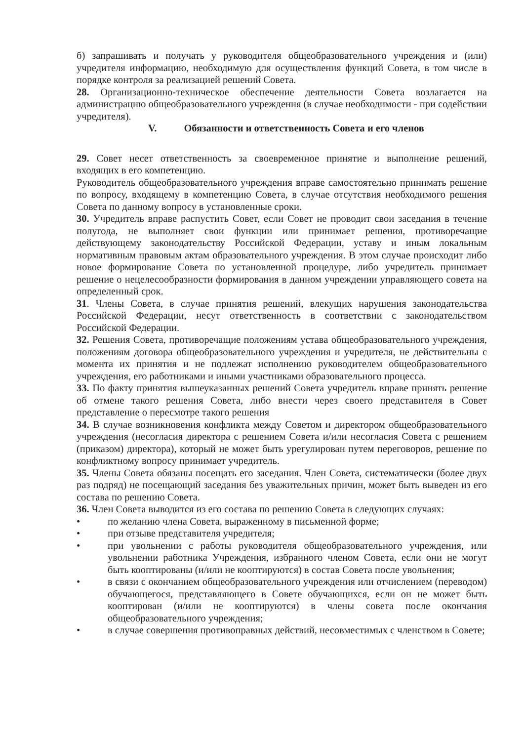б) запрашивать и получать у руководителя общеобразовательного учреждения и (или) учредителя информацию, необходимую для осуществления функций Совета, в том числе в порядке контроля за реализацией решений Совета.
28. Организационно-техническое обеспечение деятельности Совета возлагается на администрацию общеобразовательного учреждения (в случае необходимости - при содействии учредителя).
V. Обязанности и ответственность Совета и его членов
29. Совет несет ответственность за своевременное принятие и выполнение решений, входящих в его компетенцию.
Руководитель общеобразовательного учреждения вправе самостоятельно принимать решение по вопросу, входящему в компетенцию Совета, в случае отсутствия необходимого решения Совета по данному вопросу в установленные сроки.
30. Учредитель вправе распустить Совет, если Совет не проводит свои заседания в течение полугода, не выполняет свои функции или принимает решения, противоречащие действующему законодательству Российской Федерации, уставу и иным локальным нормативным правовым актам образовательного учреждения. В этом случае происходит либо новое формирование Совета по установленной процедуре, либо учредитель принимает решение о нецелесообразности формирования в данном учреждении управляющего совета на определенный срок.
31. Члены Совета, в случае принятия решений, влекущих нарушения законодательства Российской Федерации, несут ответственность в соответствии с законодательством Российской Федерации.
32. Решения Совета, противоречащие положениям устава общеобразовательного учреждения, положениям договора общеобразовательного учреждения и учредителя, не действительны с момента их принятия и не подлежат исполнению руководителем общеобразовательного учреждения, его работниками и иными участниками образовательного процесса.
33. По факту принятия вышеуказанных решений Совета учредитель вправе принять решение об отмене такого решения Совета, либо внести через своего представителя в Совет представление о пересмотре такого решения
34. В случае возникновения конфликта между Советом и директором общеобразовательного учреждения (несогласия директора с решением Совета и/или несогласия Совета с решением (приказом) директора), который не может быть урегулирован путем переговоров, решение по конфликтному вопросу принимает учредитель.
35. Члены Совета обязаны посещать его заседания. Член Совета, систематически (более двух раз подряд) не посещающий заседания без уважительных причин, может быть выведен из его состава по решению Совета.
36. Член Совета выводится из его состава по решению Совета в следующих случаях:
• по желанию члена Совета, выраженному в письменной форме;
• при отзыве представителя учредителя;
• при увольнении с работы руководителя общеобразовательного учреждения, или увольнении работника Учреждения, избранного членом Совета, если они не могут быть кооптированы (и/или не кооптируются) в состав Совета после увольнения;
• в связи с окончанием общеобразовательного учреждения или отчислением (переводом) обучающегося, представляющего в Совете обучающихся, если он не может быть кооптирован (и/или не кооптируются) в члены совета после окончания общеобразовательного учреждения;
• в случае совершения противоправных действий, несовместимых с членством в Совете;